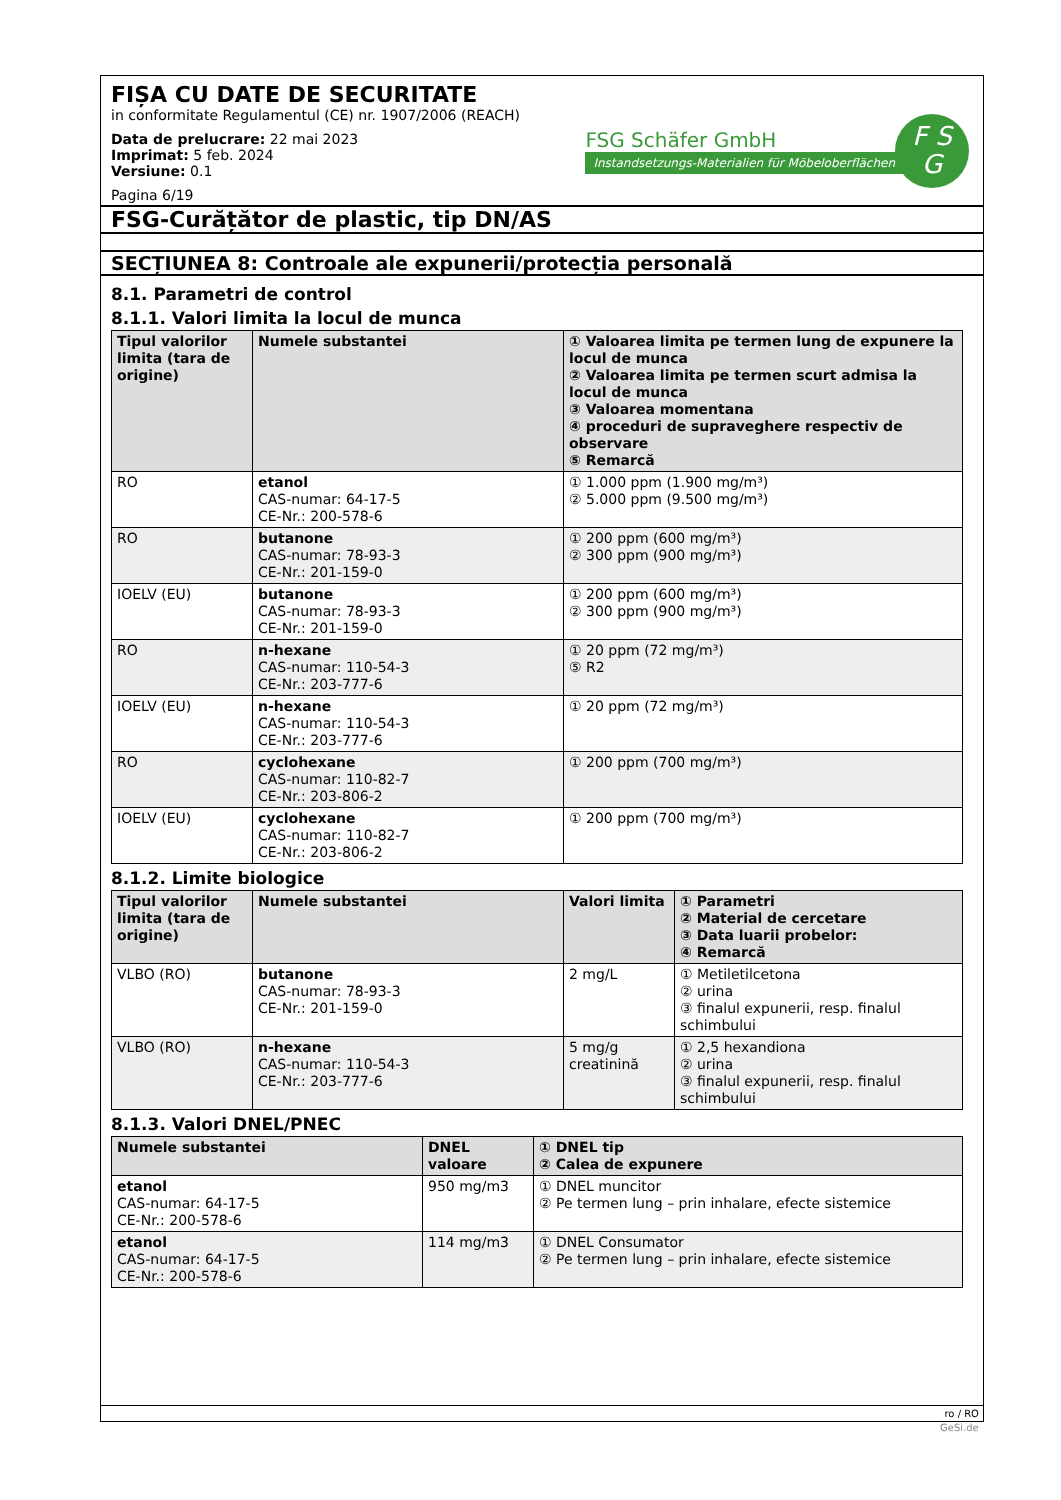FIȘA CU DATE DE SECURITATE
in conformitate Regulamentul (CE) nr. 1907/2006 (REACH)
Data de prelucrare: 22 mai 2023
Imprimat: 5 feb. 2024
Versiune: 0.1
Pagina 6/19
FSG Schäfer GmbH
Instandsetzungs-Materialien für Möbeloberflächen
F S
G
FSG-Curățător de plastic, tip DN/AS
SECȚIUNEA 8: Controale ale expunerii/protecția personală
8.1. Parametri de control
8.1.1. Valori limita la locul de munca
| Tipul valorilor limita (tara de origine) | Numele substantei | ① Valoarea limita pe termen lung de expunere la locul de munca ② Valoarea limita pe termen scurt admisa la locul de munca ③ Valoarea momentana ④ proceduri de supraveghere respectiv de observare ⑤ Remarcă |
| --- | --- | --- |
| RO | etanol CAS-numar: 64-17-5 CE-Nr.: 200-578-6 | ① 1.000 ppm (1.900 mg/m³) ② 5.000 ppm (9.500 mg/m³) |
| RO | butanone CAS-numar: 78-93-3 CE-Nr.: 201-159-0 | ① 200 ppm (600 mg/m³) ② 300 ppm (900 mg/m³) |
| IOELV (EU) | butanone CAS-numar: 78-93-3 CE-Nr.: 201-159-0 | ① 200 ppm (600 mg/m³) ② 300 ppm (900 mg/m³) |
| RO | n-hexane CAS-numar: 110-54-3 CE-Nr.: 203-777-6 | ① 20 ppm (72 mg/m³) ⑤ R2 |
| IOELV (EU) | n-hexane CAS-numar: 110-54-3 CE-Nr.: 203-777-6 | ① 20 ppm (72 mg/m³) |
| RO | cyclohexane CAS-numar: 110-82-7 CE-Nr.: 203-806-2 | ① 200 ppm (700 mg/m³) |
| IOELV (EU) | cyclohexane CAS-numar: 110-82-7 CE-Nr.: 203-806-2 | ① 200 ppm (700 mg/m³) |
8.1.2. Limite biologice
| Tipul valorilor limita (tara de origine) | Numele substantei | Valori limita | ① Parametri ② Material de cercetare ③ Data luarii probelor: ④ Remarcă |
| --- | --- | --- | --- |
| VLBO (RO) | butanone CAS-numar: 78-93-3 CE-Nr.: 201-159-0 | 2 mg/L | ① Metiletilcetona ② urina ③ finalul expunerii, resp. finalul schimbului |
| VLBO (RO) | n-hexane CAS-numar: 110-54-3 CE-Nr.: 203-777-6 | 5 mg/g creatinină | ① 2,5 hexandiona ② urina ③ finalul expunerii, resp. finalul schimbului |
8.1.3. Valori DNEL/PNEC
| Numele substantei | DNEL valoare | ① DNEL tip ② Calea de expunere |
| --- | --- | --- |
| etanol CAS-numar: 64-17-5 CE-Nr.: 200-578-6 | 950 mg/m3 | ① DNEL muncitor ② Pe termen lung – prin inhalare, efecte sistemice |
| etanol CAS-numar: 64-17-5 CE-Nr.: 200-578-6 | 114 mg/m3 | ① DNEL Consumator ② Pe termen lung – prin inhalare, efecte sistemice |
ro / RO
GeSi.de